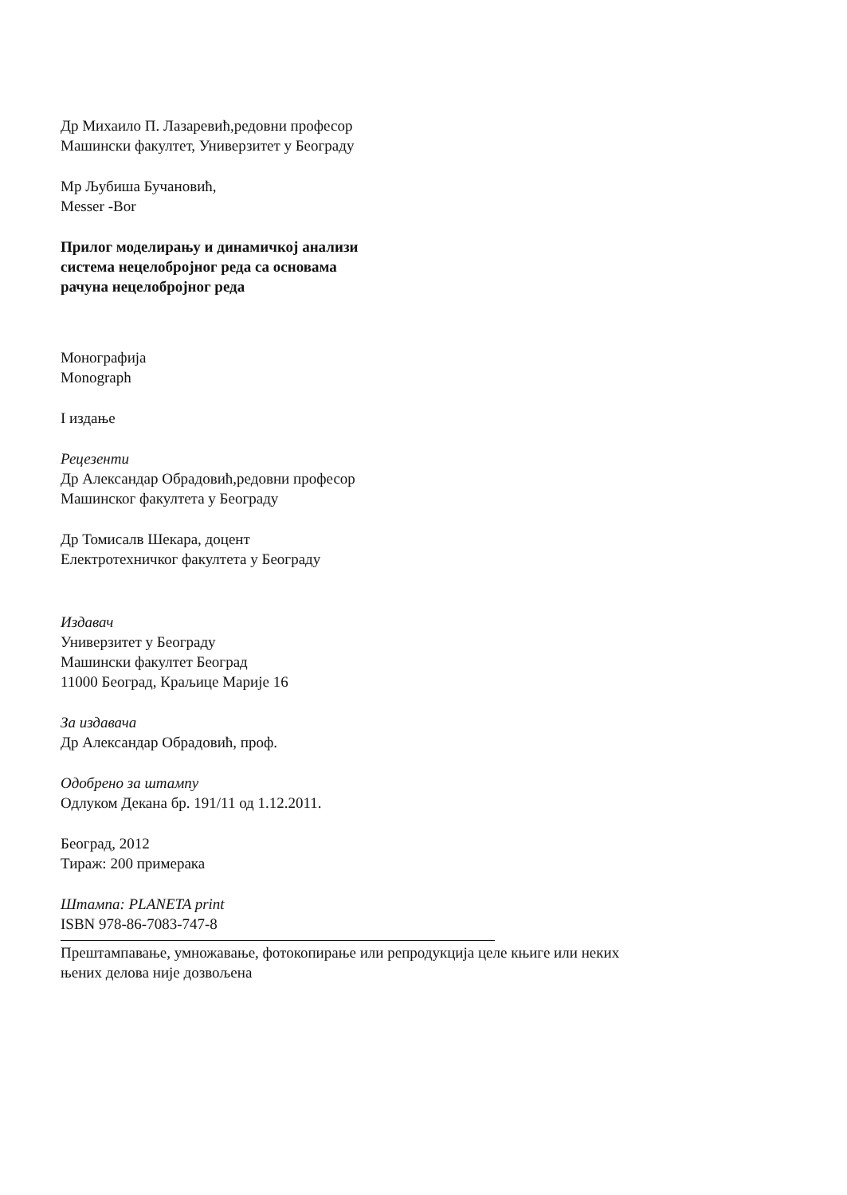Др Михаило П. Лазаревић,редовни професор
Машински факултет, Универзитет у Београду
Мр Љубиша Бучановић,
Messer -Bor
Прилог моделирању и динамичкој анализи
система нецелобројног реда са основама
рачуна нецелобројног реда
Монографија
Monograph
I издање
Рецезенти
Др Александар Обрадовић,редовни професор
Машинског факултета у Београду
Др Томисалв Шекара, доцент
Електротехничког факултета у Београду
Издавач
Универзитет у Београду
Машински факултет Београд
11000 Београд, Краљице Марије 16
За издавача
Др Александар Обрадовић, проф.
Одобрено за штампу
Одлуком Декана бр. 191/11 од 1.12.2011.
Београд, 2012
Тираж: 200 примерака
Штампа: PLANETA print
ISBN 978-86-7083-747-8
Прештампавање, умножавање, фотокопирање или репродукција целе књиге или неких
њених делова није дозвољена